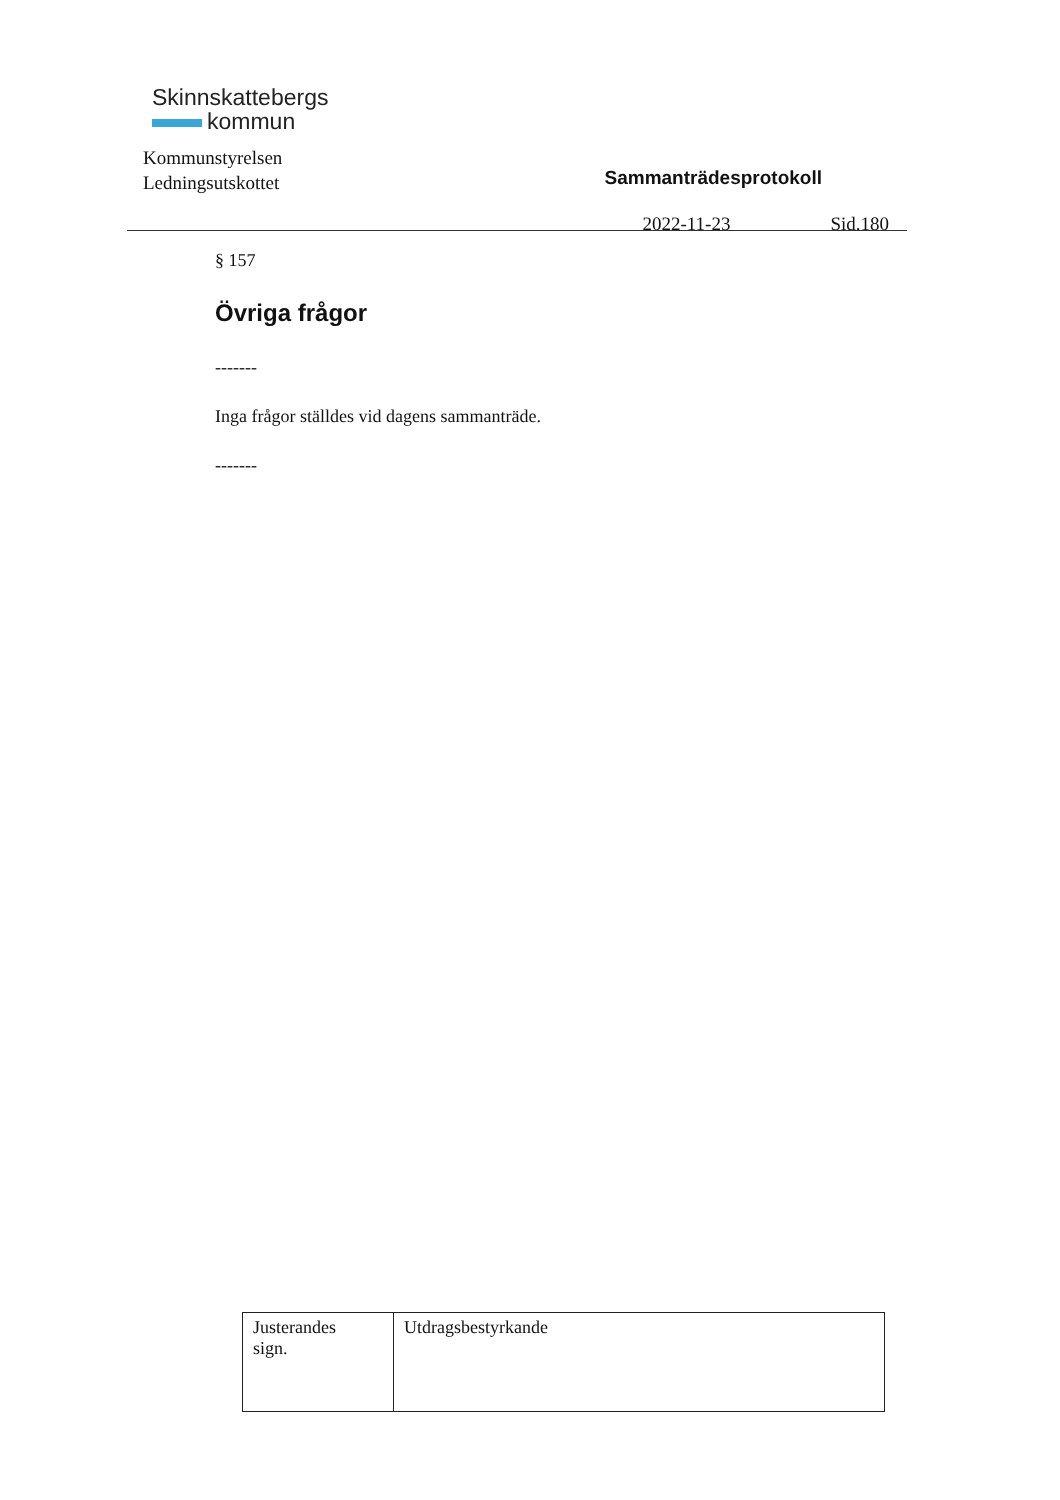Skinnskattebergs
kommun
Kommunstyrelsen
Ledningsutskottet
Sammanträdesprotokoll
2022-11-23 Sid.180
§ 157
Övriga frågor
-------
Inga frågor ställdes vid dagens sammanträde.
-------
| Justerandes sign. | Utdragsbestyrkande |